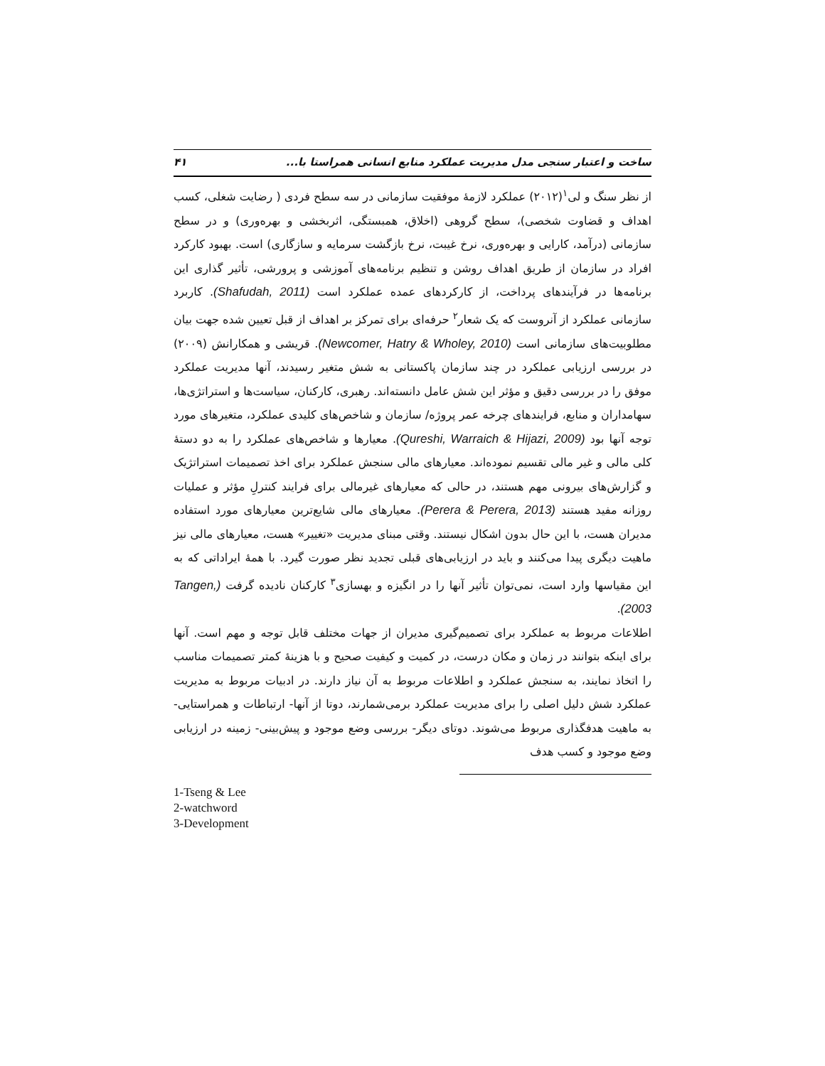ساخت و اعتبار سنجی مدل مدیریت عملکرد منابع انسانی همراستا با... ۴۱
از نظر سنگ و لی<sup>۱</sup>(۲۰۱۲) عملکرد لازمهٔ موفقیت سازمانی در سه سطح فردی ( رضایت شغلی، کسب اهداف و قضاوت شخصی)، سطح گروهی (اخلاق، همبستگی، اثربخشی و بهره‌وری) و در سطح سازمانی (درآمد، کارایی و بهره‌وری، نرخ غیبت، نرخ بازگشت سرمایه و سازگاری) است. بهبود کارکرد افراد در سازمان از طریق اهداف روشن و تنظیم برنامه‌های آموزشی و پرورشی، تأثیر گذاری این برنامه‌ها در فرآیندهای پرداخت، از کارکردهای عمده عملکرد است (Shafudah, 2011). کاربرد سازمانی عملکرد از آنروست که یک شعار<sup>۲</sup> حرفه‌ای برای تمرکز بر اهداف از قبل تعیین شده جهت بیان مطلوبیت‌های سازمانی است (Newcomer, Hatry & Wholey, 2010). قریشی و همکارانش (۲۰۰۹) در بررسی ارزیابی عملکرد در چند سازمان پاکستانی به شش متغیر رسیدند، آنها مدیریت عملکرد موفق را در بررسی دقیق و مؤثر این شش عامل دانسته‌اند. رهبری، کارکنان، سیاست‌ها و استراتژی‌ها، سهامداران و منابع، فرایندهای چرخه عمر پروژه/ سازمان و شاخص‌های کلیدی عملکرد، متغیرهای مورد توجه آنها بود (Qureshi, Warraich & Hijazi, 2009). معیارها و شاخص‌های عملکرد را به دو دستهٔ کلی مالی و غیر مالی تقسیم نموده‌اند. معیارهای مالی سنجش عملکرد برای اخذ تصمیمات استراتژیک و گزارش‌های بیرونی مهم هستند، در حالی که معیارهای غیرمالی برای فرایند کنترلِ مؤثر و عملیات روزانه مفید هستند (Perera & Perera, 2013). معیارهای مالی شایع‌ترین معیارهای مورد استفاده مدیران هست، با این حال بدون اشکال نیستند. وقتی مبنای مدیریت «تغییر» هست، معیارهای مالی نیز ماهیت دیگری پیدا می‌کنند و باید در ارزیابی‌های قبلی تجدید نظر صورت گیرد. با همهٔ ایراداتی که به این مقیاسها وارد است، نمی‌توان تأثیر آنها را در انگیزه و بهسازی<sup>۳</sup> کارکنان نادیده گرفت (Tangen, 2003).
اطلاعات مربوط به عملکرد برای تصمیم‌گیری مدیران از جهات مختلف قابل توجه و مهم است. آنها برای اینکه بتوانند در زمان و مکان درست، در کمیت و کیفیت صحیح و با هزینهٔ کمتر تصمیمات مناسب را اتخاذ نمایند، به سنجش عملکرد و اطلاعات مربوط به آن نیاز دارند. در ادبیات مربوط به مدیریت عملکرد شش دلیل اصلی را برای مدیریت عملکرد برمی‌شمارند، دوتا از آنها- ارتباطات و همراستایی- به ماهیت هدفگذاری مربوط می‌شوند. دوتای دیگر- بررسی وضع موجود و پیش‌بینی- زمینه در ارزیابی وضع موجود و کسب هدف
1-Tseng & Lee
2-watchword
3-Development